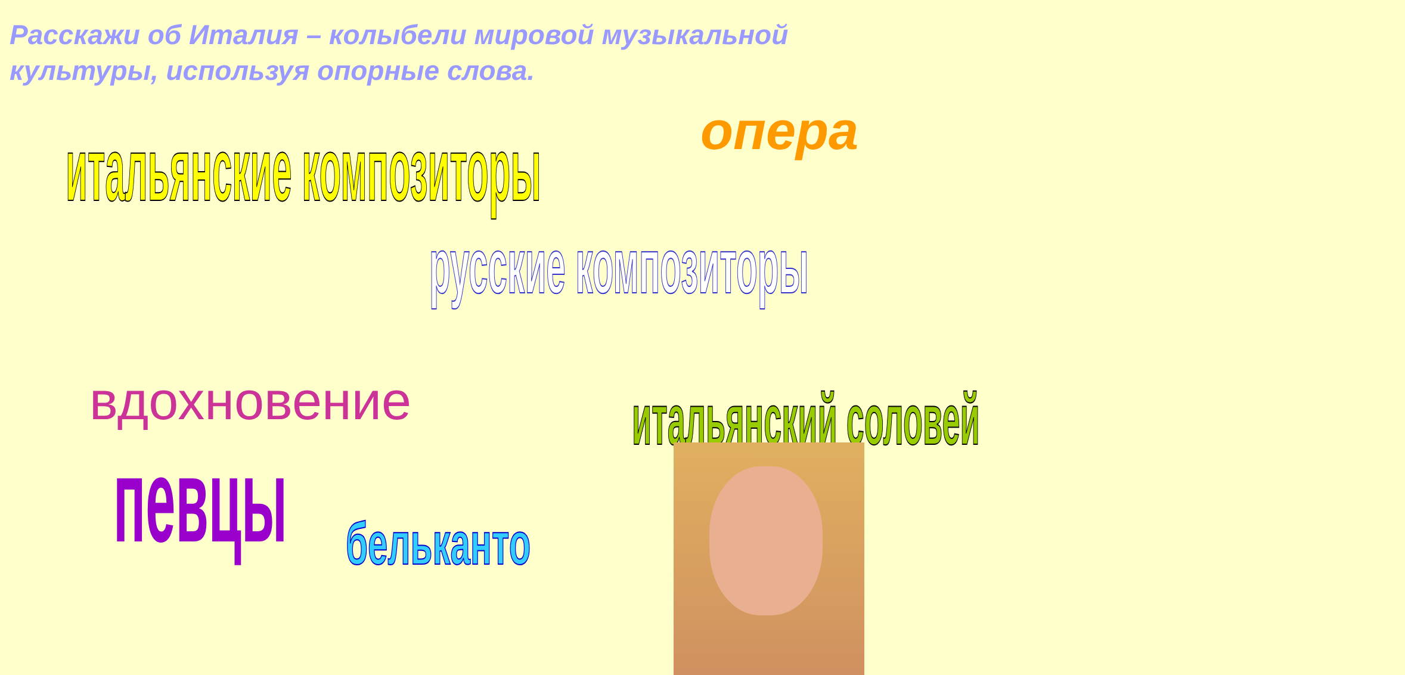Расскажи об Италия – колыбели мировой музыкальной культуры, используя опорные слова.
итальянские композиторы
опера
русские композиторы
вдохновение
певцы
бельканто
итальянский соловей